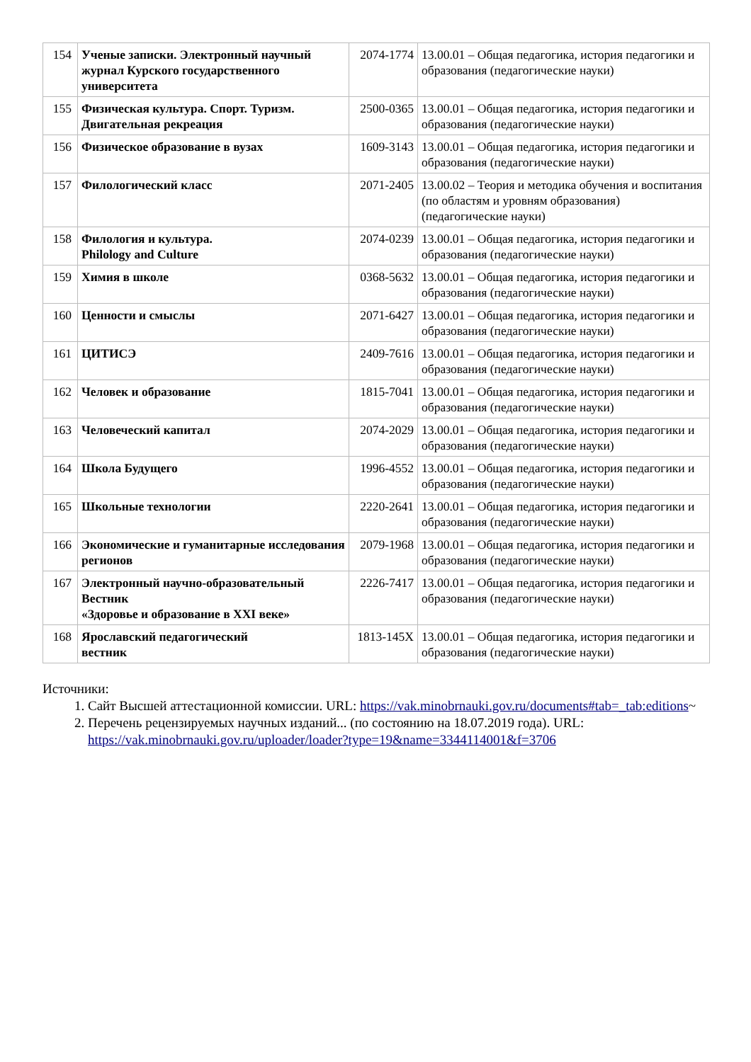| 154 | Ученые записки. Электронный научный журнал Курского государственного университета | 2074-1774 | 13.00.01 – Общая педагогика, история педагогики и образования (педагогические науки) |
| 155 | Физическая культура. Спорт. Туризм. Двигательная рекреация | 2500-0365 | 13.00.01 – Общая педагогика, история педагогики и образования (педагогические науки) |
| 156 | Физическое образование в вузах | 1609-3143 | 13.00.01 – Общая педагогика, история педагогики и образования (педагогические науки) |
| 157 | Филологический класс | 2071-2405 | 13.00.02 – Теория и методика обучения и воспитания (по областям и уровням образования) (педагогические науки) |
| 158 | Филология и культура. Philology and Culture | 2074-0239 | 13.00.01 – Общая педагогика, история педагогики и образования (педагогические науки) |
| 159 | Химия в школе | 0368-5632 | 13.00.01 – Общая педагогика, история педагогики и образования (педагогические науки) |
| 160 | Ценности и смыслы | 2071-6427 | 13.00.01 – Общая педагогика, история педагогики и образования (педагогические науки) |
| 161 | ЦИТИСЭ | 2409-7616 | 13.00.01 – Общая педагогика, история педагогики и образования (педагогические науки) |
| 162 | Человек и образование | 1815-7041 | 13.00.01 – Общая педагогика, история педагогики и образования (педагогические науки) |
| 163 | Человеческий капитал | 2074-2029 | 13.00.01 – Общая педагогика, история педагогики и образования (педагогические науки) |
| 164 | Школа Будущего | 1996-4552 | 13.00.01 – Общая педагогика, история педагогики и образования (педагогические науки) |
| 165 | Школьные технологии | 2220-2641 | 13.00.01 – Общая педагогика, история педагогики и образования (педагогические науки) |
| 166 | Экономические и гуманитарные исследования регионов | 2079-1968 | 13.00.01 – Общая педагогика, история педагогики и образования (педагогические науки) |
| 167 | Электронный научно-образовательный Вестник «Здоровье и образование в XXI веке» | 2226-7417 | 13.00.01 – Общая педагогика, история педагогики и образования (педагогические науки) |
| 168 | Ярославский педагогический вестник | 1813-145X | 13.00.01 – Общая педагогика, история педагогики и образования (педагогические науки) |
Источники:
1. Сайт Высшей аттестационной комиссии. URL: https://vak.minobrnauki.gov.ru/documents#tab=_tab:editions~
2. Перечень рецензируемых научных изданий... (по состоянию на 18.07.2019 года). URL: https://vak.minobrnauki.gov.ru/uploader/loader?type=19&name=3344114001&f=3706